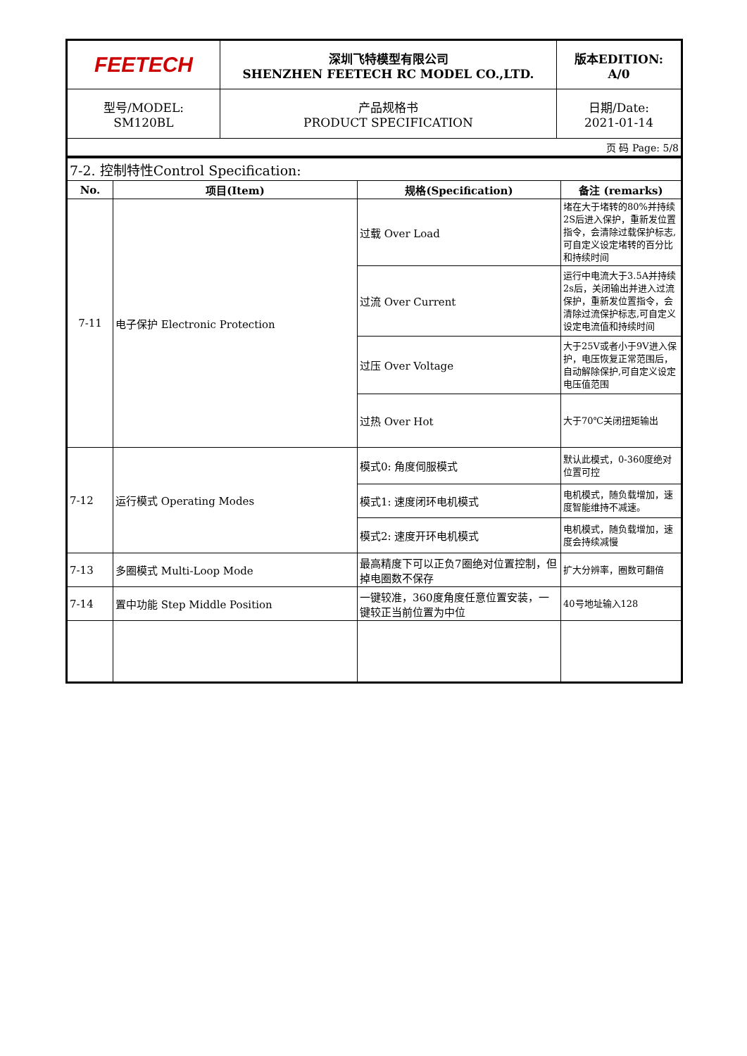| FEETECH | 深圳飞特模型有限公司 SHENZHEN FEETECH RC MODEL CO.,LTD. | 版本EDITION: A/0 |
| 型号/MODEL: SM120BL | 产品规格书 PRODUCT SPECIFICATION | 日期/Date: 2021-01-14 |
| 页 码 Page: 5/8 | | |
| 7-2. 控制特性Control Specification: | | | |
| No. | 项目(Item) | 规格(Specification) | 备注 (remarks) |
| 7-11 | 电子保护 Electronic Protection | 过载 Over Load | 堵在大于堵转的80%并持续2S后进入保护，重新发位置指令，会清除过载保护标志,可自定义设定堵转的百分比和持续时间 |
| | | 过流 Over Current | 运行中电流大于3.5A并持续2s后，关闭输出并进入过流保护，重新发位置指令，会清除过流保护标志,可自定义设定电流值和持续时间 |
| | | 过压 Over Voltage | 大于25V或者小于9V进入保护，电压恢复正常范围后，自动解除保护,可自定义设定电压值范围 |
| | | 过热 Over Hot | 大于70℃关闭扭矩输出 |
| 7-12 | 运行模式 Operating Modes | 模式0: 角度伺服模式 | 默认此模式，0-360度绝对位置可控 |
| | | 模式1: 速度闭环电机模式 | 电机模式，随负载增加，速度智能维持不减速。 |
| | | 模式2: 速度开环电机模式 | 电机模式，随负载增加，速度会持续减慢 |
| 7-13 | 多圈模式 Multi-Loop Mode | 最高精度下可以正负7圈绝对位置控制，但掉电圈数不保存 | 扩大分辨率，圈数可翻倍 |
| 7-14 | 置中功能 Step Middle Position | 一键较准，360度角度任意位置安装，一键较正当前位置为中位 | 40号地址输入128 |